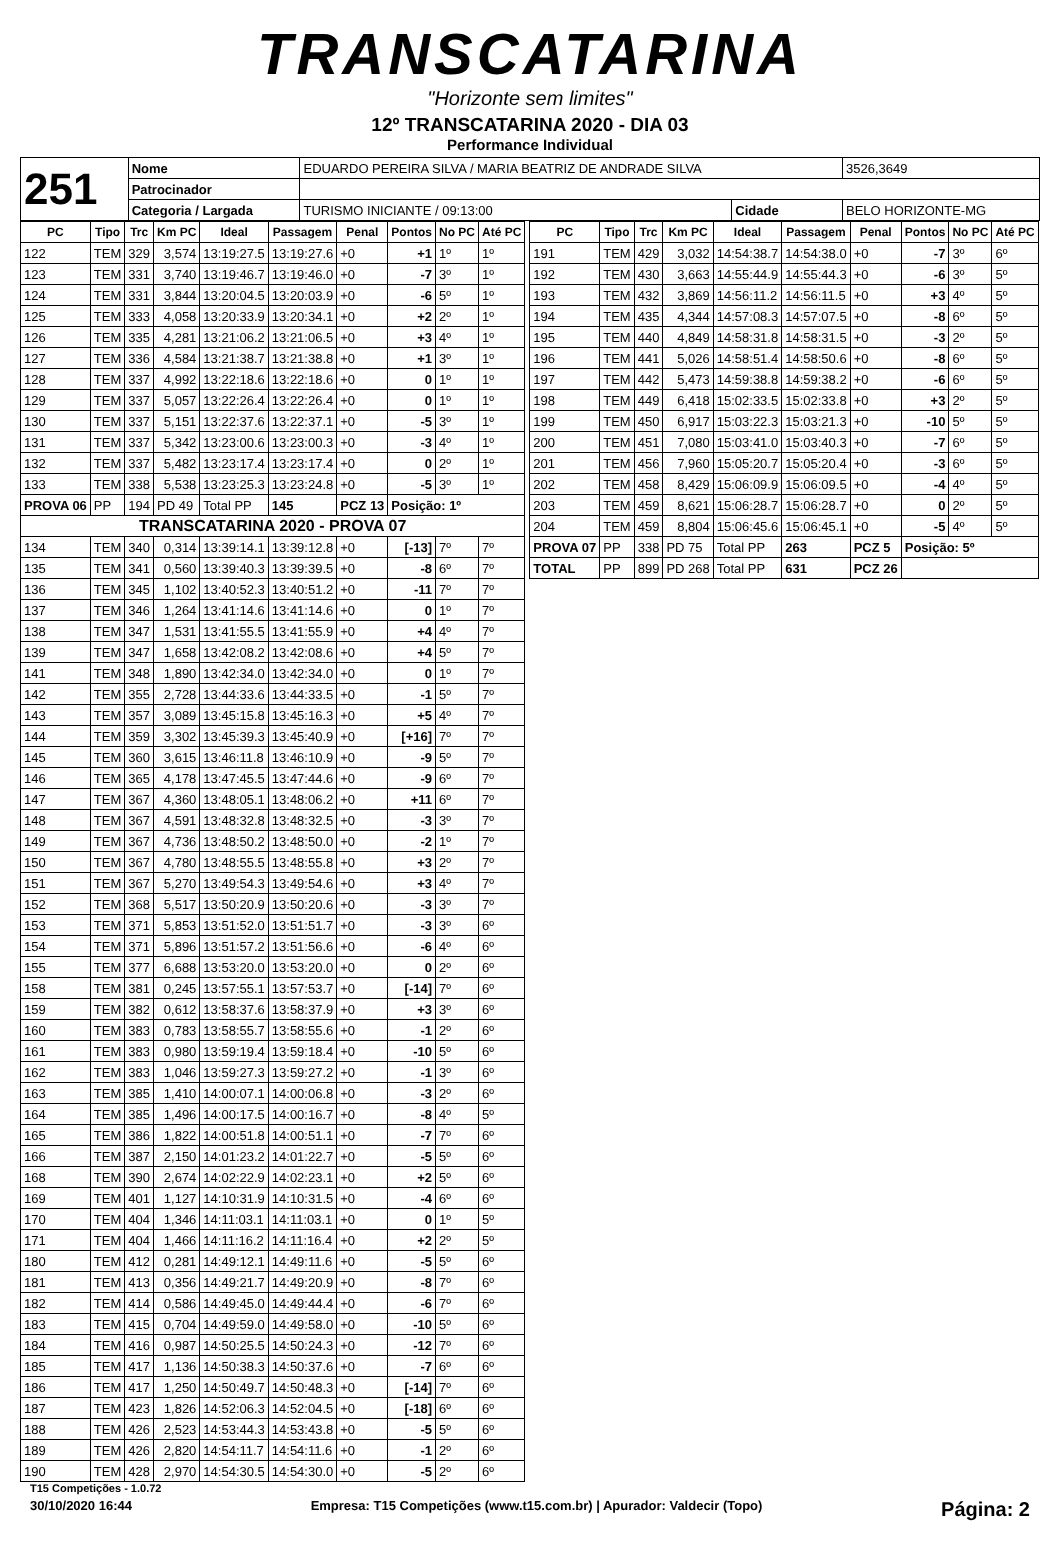TRANSCATARINA
"Horizonte sem limites"
12º TRANSCATARINA 2020 - DIA 03
Performance Individual
| 251 | Nome | EDUARDO PEREIRA SILVA / MARIA BEATRIZ DE ANDRADE SILVA | | | 3526,3649 |
| | Patrocinador | | | | |
| | Categoria / Largada | TURISMO INICIANTE / 09:13:00 | Cidade | BELO HORIZONTE-MG | |
| PC | Tipo | Trc | Km PC | Ideal | Passagem | Penal | Pontos | No PC | Até PC |
| --- | --- | --- | --- | --- | --- | --- | --- | --- | --- |
| 122 | TEM | 329 | 3,574 | 13:19:27.5 | 13:19:27.6 | +0 | +1 | 1º | 1º |
| 123 | TEM | 331 | 3,740 | 13:19:46.7 | 13:19:46.0 | +0 | -7 | 3º | 1º |
| 124 | TEM | 331 | 3,844 | 13:20:04.5 | 13:20:03.9 | +0 | -6 | 5º | 1º |
| 125 | TEM | 333 | 4,058 | 13:20:33.9 | 13:20:34.1 | +0 | +2 | 2º | 1º |
| 126 | TEM | 335 | 4,281 | 13:21:06.2 | 13:21:06.5 | +0 | +3 | 4º | 1º |
| 127 | TEM | 336 | 4,584 | 13:21:38.7 | 13:21:38.8 | +0 | +1 | 3º | 1º |
| 128 | TEM | 337 | 4,992 | 13:22:18.6 | 13:22:18.6 | +0 | 0 | 1º | 1º |
| 129 | TEM | 337 | 5,057 | 13:22:26.4 | 13:22:26.4 | +0 | 0 | 1º | 1º |
| 130 | TEM | 337 | 5,151 | 13:22:37.6 | 13:22:37.1 | +0 | -5 | 3º | 1º |
| 131 | TEM | 337 | 5,342 | 13:23:00.6 | 13:23:00.3 | +0 | -3 | 4º | 1º |
| 132 | TEM | 337 | 5,482 | 13:23:17.4 | 13:23:17.4 | +0 | 0 | 2º | 1º |
| 133 | TEM | 338 | 5,538 | 13:23:25.3 | 13:23:24.8 | +0 | -5 | 3º | 1º |
| PROVA 06 | PP | 194 | PD 49 | Total PP | 145 | PCZ 13 | Posição: 1º | | |
| TRANSCATARINA 2020 - PROVA 07 | | | | | | | | | |
| 134 | TEM | 340 | 0,314 | 13:39:14.1 | 13:39:12.8 | +0 | [-13] | 7º | 7º |
| 135 | TEM | 341 | 0,560 | 13:39:40.3 | 13:39:39.5 | +0 | -8 | 6º | 7º |
| 136 | TEM | 345 | 1,102 | 13:40:52.3 | 13:40:51.2 | +0 | -11 | 7º | 7º |
| 137 | TEM | 346 | 1,264 | 13:41:14.6 | 13:41:14.6 | +0 | 0 | 1º | 7º |
| 138 | TEM | 347 | 1,531 | 13:41:55.5 | 13:41:55.9 | +0 | +4 | 4º | 7º |
| 139 | TEM | 347 | 1,658 | 13:42:08.2 | 13:42:08.6 | +0 | +4 | 5º | 7º |
| 141 | TEM | 348 | 1,890 | 13:42:34.0 | 13:42:34.0 | +0 | 0 | 1º | 7º |
| 142 | TEM | 355 | 2,728 | 13:44:33.6 | 13:44:33.5 | +0 | -1 | 5º | 7º |
| 143 | TEM | 357 | 3,089 | 13:45:15.8 | 13:45:16.3 | +0 | +5 | 4º | 7º |
| 144 | TEM | 359 | 3,302 | 13:45:39.3 | 13:45:40.9 | +0 | [+16] | 7º | 7º |
| 145 | TEM | 360 | 3,615 | 13:46:11.8 | 13:46:10.9 | +0 | -9 | 5º | 7º |
| 146 | TEM | 365 | 4,178 | 13:47:45.5 | 13:47:44.6 | +0 | -9 | 6º | 7º |
| 147 | TEM | 367 | 4,360 | 13:48:05.1 | 13:48:06.2 | +0 | +11 | 6º | 7º |
| 148 | TEM | 367 | 4,591 | 13:48:32.8 | 13:48:32.5 | +0 | -3 | 3º | 7º |
| 149 | TEM | 367 | 4,736 | 13:48:50.2 | 13:48:50.0 | +0 | -2 | 1º | 7º |
| 150 | TEM | 367 | 4,780 | 13:48:55.5 | 13:48:55.8 | +0 | +3 | 2º | 7º |
| 151 | TEM | 367 | 5,270 | 13:49:54.3 | 13:49:54.6 | +0 | +3 | 4º | 7º |
| 152 | TEM | 368 | 5,517 | 13:50:20.9 | 13:50:20.6 | +0 | -3 | 3º | 7º |
| 153 | TEM | 371 | 5,853 | 13:51:52.0 | 13:51:51.7 | +0 | -3 | 3º | 6º |
| 154 | TEM | 371 | 5,896 | 13:51:57.2 | 13:51:56.6 | +0 | -6 | 4º | 6º |
| 155 | TEM | 377 | 6,688 | 13:53:20.0 | 13:53:20.0 | +0 | 0 | 2º | 6º |
| 158 | TEM | 381 | 0,245 | 13:57:55.1 | 13:57:53.7 | +0 | [-14] | 7º | 6º |
| 159 | TEM | 382 | 0,612 | 13:58:37.6 | 13:58:37.9 | +0 | +3 | 3º | 6º |
| 160 | TEM | 383 | 0,783 | 13:58:55.7 | 13:58:55.6 | +0 | -1 | 2º | 6º |
| 161 | TEM | 383 | 0,980 | 13:59:19.4 | 13:59:18.4 | +0 | -10 | 5º | 6º |
| 162 | TEM | 383 | 1,046 | 13:59:27.3 | 13:59:27.2 | +0 | -1 | 3º | 6º |
| 163 | TEM | 385 | 1,410 | 14:00:07.1 | 14:00:06.8 | +0 | -3 | 2º | 6º |
| 164 | TEM | 385 | 1,496 | 14:00:17.5 | 14:00:16.7 | +0 | -8 | 4º | 5º |
| 165 | TEM | 386 | 1,822 | 14:00:51.8 | 14:00:51.1 | +0 | -7 | 7º | 6º |
| 166 | TEM | 387 | 2,150 | 14:01:23.2 | 14:01:22.7 | +0 | -5 | 5º | 6º |
| 168 | TEM | 390 | 2,674 | 14:02:22.9 | 14:02:23.1 | +0 | +2 | 5º | 6º |
| 169 | TEM | 401 | 1,127 | 14:10:31.9 | 14:10:31.5 | +0 | -4 | 6º | 6º |
| 170 | TEM | 404 | 1,346 | 14:11:03.1 | 14:11:03.1 | +0 | 0 | 1º | 5º |
| 171 | TEM | 404 | 1,466 | 14:11:16.2 | 14:11:16.4 | +0 | +2 | 2º | 5º |
| 180 | TEM | 412 | 0,281 | 14:49:12.1 | 14:49:11.6 | +0 | -5 | 5º | 6º |
| 181 | TEM | 413 | 0,356 | 14:49:21.7 | 14:49:20.9 | +0 | -8 | 7º | 6º |
| 182 | TEM | 414 | 0,586 | 14:49:45.0 | 14:49:44.4 | +0 | -6 | 7º | 6º |
| 183 | TEM | 415 | 0,704 | 14:49:59.0 | 14:49:58.0 | +0 | -10 | 5º | 6º |
| 184 | TEM | 416 | 0,987 | 14:50:25.5 | 14:50:24.3 | +0 | -12 | 7º | 6º |
| 185 | TEM | 417 | 1,136 | 14:50:38.3 | 14:50:37.6 | +0 | -7 | 6º | 6º |
| 186 | TEM | 417 | 1,250 | 14:50:49.7 | 14:50:48.3 | +0 | [-14] | 7º | 6º |
| 187 | TEM | 423 | 1,826 | 14:52:06.3 | 14:52:04.5 | +0 | [-18] | 6º | 6º |
| 188 | TEM | 426 | 2,523 | 14:53:44.3 | 14:53:43.8 | +0 | -5 | 5º | 6º |
| 189 | TEM | 426 | 2,820 | 14:54:11.7 | 14:54:11.6 | +0 | -1 | 2º | 6º |
| 190 | TEM | 428 | 2,970 | 14:54:30.5 | 14:54:30.0 | +0 | -5 | 2º | 6º |
| PC | Tipo | Trc | Km PC | Ideal | Passagem | Penal | Pontos | No PC | Até PC |
| --- | --- | --- | --- | --- | --- | --- | --- | --- | --- |
| 191 | TEM | 429 | 3,032 | 14:54:38.7 | 14:54:38.0 | +0 | -7 | 3º | 6º |
| 192 | TEM | 430 | 3,663 | 14:55:44.9 | 14:55:44.3 | +0 | -6 | 3º | 5º |
| 193 | TEM | 432 | 3,869 | 14:56:11.2 | 14:56:11.5 | +0 | +3 | 4º | 5º |
| 194 | TEM | 435 | 4,344 | 14:57:08.3 | 14:57:07.5 | +0 | -8 | 6º | 5º |
| 195 | TEM | 440 | 4,849 | 14:58:31.8 | 14:58:31.5 | +0 | -3 | 2º | 5º |
| 196 | TEM | 441 | 5,026 | 14:58:51.4 | 14:58:50.6 | +0 | -8 | 6º | 5º |
| 197 | TEM | 442 | 5,473 | 14:59:38.8 | 14:59:38.2 | +0 | -6 | 6º | 5º |
| 198 | TEM | 449 | 6,418 | 15:02:33.5 | 15:02:33.8 | +0 | +3 | 2º | 5º |
| 199 | TEM | 450 | 6,917 | 15:03:22.3 | 15:03:21.3 | +0 | -10 | 5º | 5º |
| 200 | TEM | 451 | 7,080 | 15:03:41.0 | 15:03:40.3 | +0 | -7 | 6º | 5º |
| 201 | TEM | 456 | 7,960 | 15:05:20.7 | 15:05:20.4 | +0 | -3 | 6º | 5º |
| 202 | TEM | 458 | 8,429 | 15:06:09.9 | 15:06:09.5 | +0 | -4 | 4º | 5º |
| 203 | TEM | 459 | 8,621 | 15:06:28.7 | 15:06:28.7 | +0 | 0 | 2º | 5º |
| 204 | TEM | 459 | 8,804 | 15:06:45.6 | 15:06:45.1 | +0 | -5 | 4º | 5º |
| PROVA 07 | PP | 338 | PD 75 | Total PP | 263 | PCZ 5 | Posição: 5º | | |
| TOTAL | PP | 899 | PD 268 | Total PP | 631 | PCZ 26 | | | |
T15 Competições - 1.0.72
30/10/2020 16:44 Empresa: T15 Competições (www.t15.com.br) | Apurador: Valdecir (Topo) Página: 2